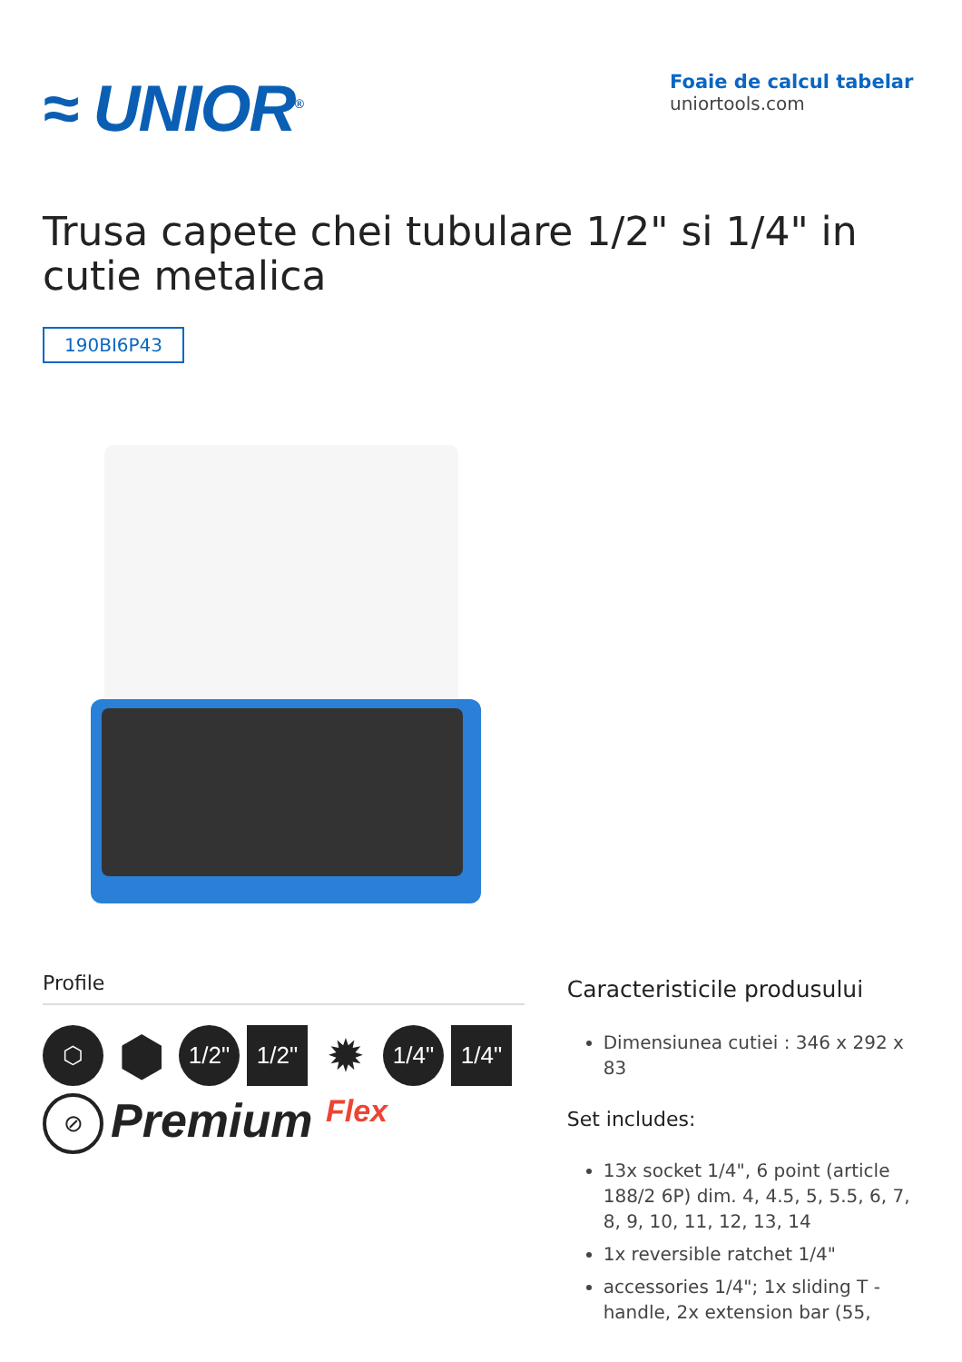≈ UNIOR<sup>®</sup>
Foaie de calcul tabelar
uniortools.com
Trusa capete chei tubulare 1/2" si 1/4" in cutie metalica
190BI6P43
Profile
⬡
⬢
1/2"
1/2"
✹
1/4"
1/4"
⊘
Premium Flex
Caracteristicile produsului
Dimensiunea cutiei : 346 x 292 x 83
Set includes:
13x socket 1/4", 6 point (article 188/2 6P) dim. 4, 4.5, 5, 5.5, 6, 7, 8, 9, 10, 11, 12, 13, 14
1x reversible ratchet 1/4"
accessories 1/4"; 1x sliding T - handle, 2x extension bar (55,